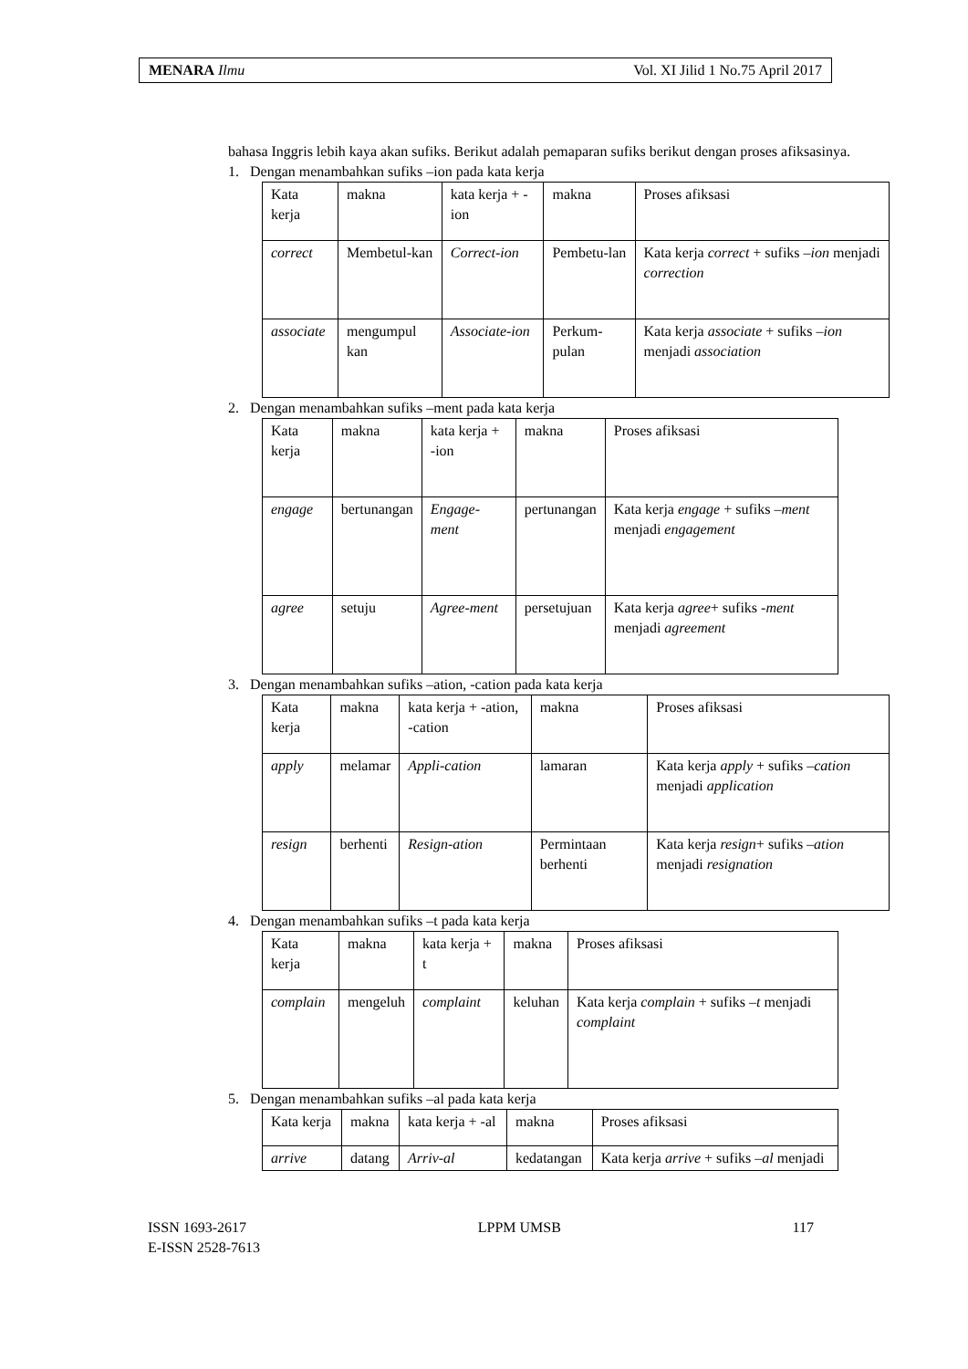MENARA Ilmu Vol. XI Jilid 1 No.75 April 2017
bahasa Inggris lebih kaya akan sufiks. Berikut adalah pemaparan sufiks berikut dengan proses afiksasinya.
1. Dengan menambahkan sufiks –ion pada kata kerja
| Kata kerja | makna | kata kerja + -ion | makna | Proses afiksasi |
| correct | Membetul-kan | Correct-ion | Pembetu-lan | Kata kerja correct + sufiks –ion menjadi correction |
| associate | mengumpul kan | Associate-ion | Perkum-pulan | Kata kerja associate + sufiks –ion menjadi association |
2. Dengan menambahkan sufiks –ment pada kata kerja
| Kata kerja | makna | kata kerja + -ion | makna | Proses afiksasi |
| engage | bertunangan | Engage-ment | pertunangan | Kata kerja engage + sufiks –ment menjadi engagement |
| agree | setuju | Agree-ment | persetujuan | Kata kerja agree + sufiks -ment menjadi agreement |
3. Dengan menambahkan sufiks –ation, -cation pada kata kerja
| Kata kerja | makna | kata kerja + -ation, -cation | makna | Proses afiksasi |
| apply | melamar | Appli-cation | lamaran | Kata kerja apply + sufiks –cation menjadi application |
| resign | berhenti | Resign-ation | Permintaan berhenti | Kata kerja resign + sufiks –ation menjadi resignation |
4. Dengan menambahkan sufiks –t pada kata kerja
| Kata kerja | makna | kata kerja + t | makna | Proses afiksasi |
| complain | mengeluh | complaint | keluhan | Kata kerja complain + sufiks –t menjadi complaint |
5. Dengan menambahkan sufiks –al pada kata kerja
| Kata kerja | makna | kata kerja + -al | makna | Proses afiksasi |
| arrive | datang | Arriv-al | kedatangan | Kata kerja arrive + sufiks –al menjadi |
ISSN 1693-2617 LPPM UMSB 117
E-ISSN 2528-7613